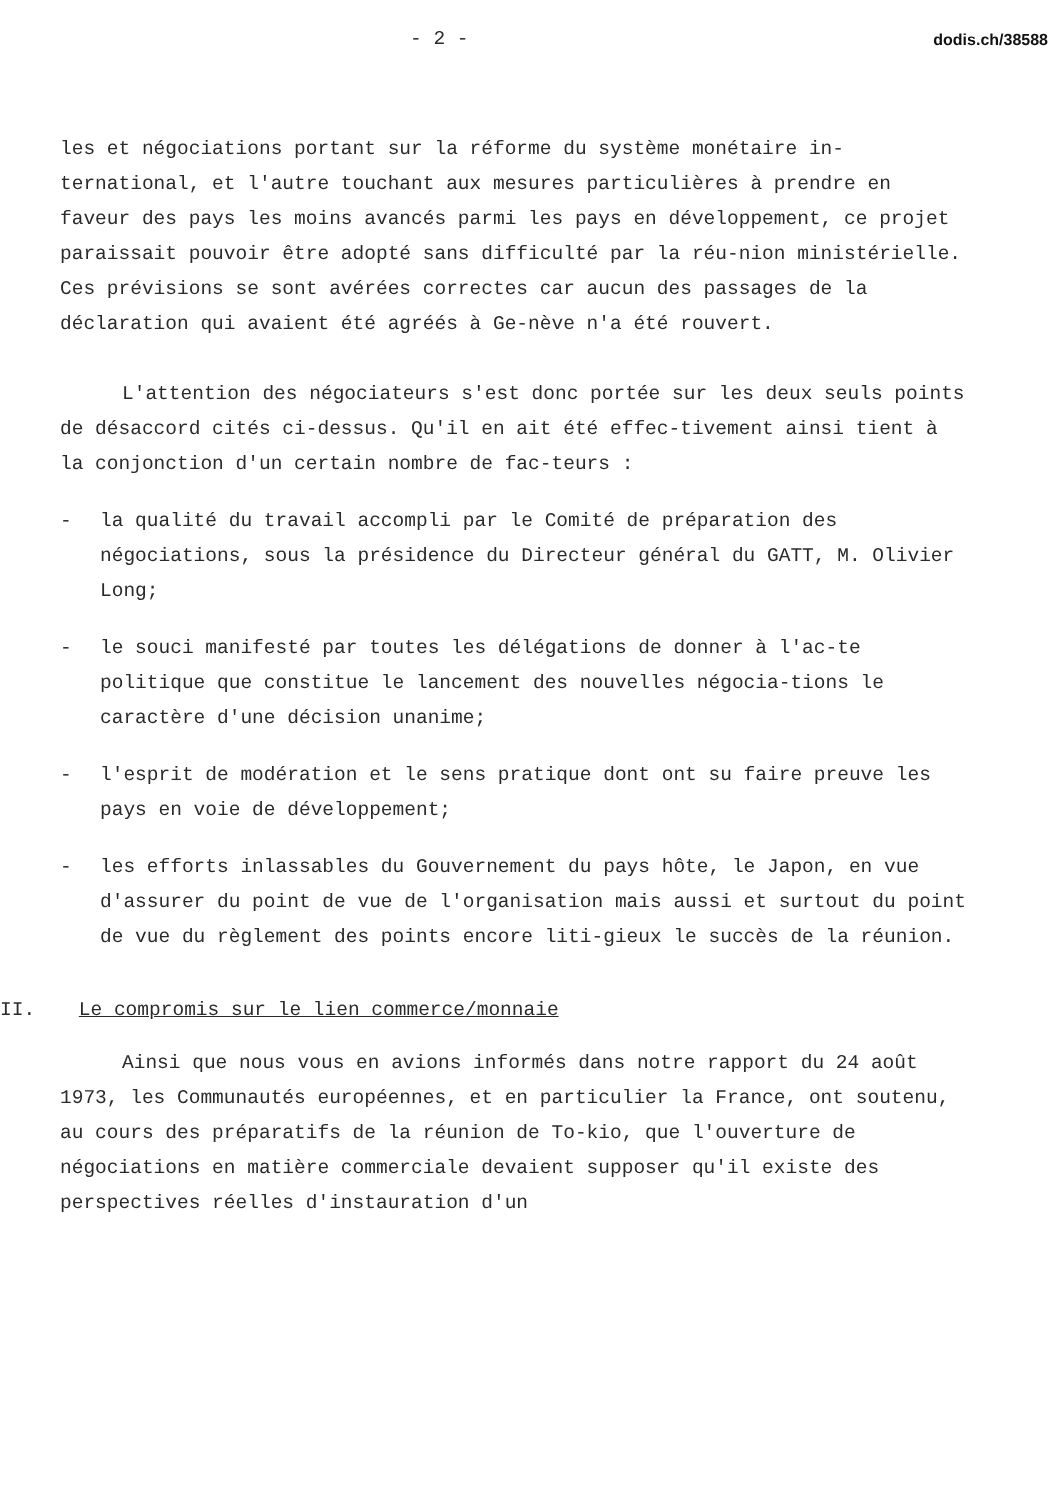- 2 - dodis.ch/38588
les et négociations portant sur la réforme du système monétaire in-ternational, et l'autre touchant aux mesures particulières à prendre en faveur des pays les moins avancés parmi les pays en développement, ce projet paraissait pouvoir être adopté sans difficulté par la réu-nion ministérielle. Ces prévisions se sont avérées correctes car aucun des passages de la déclaration qui avaient été agréés à Ge-nève n'a été rouvert.
L'attention des négociateurs s'est donc portée sur les deux seuls points de désaccord cités ci-dessus. Qu'il en ait été effec-tivement ainsi tient à la conjonction d'un certain nombre de fac-teurs :
- la qualité du travail accompli par le Comité de préparation des négociations, sous la présidence du Directeur général du GATT, M. Olivier Long;
- le souci manifesté par toutes les délégations de donner à l'ac-te politique que constitue le lancement des nouvelles négocia-tions le caractère d'une décision unanime;
- l'esprit de modération et le sens pratique dont ont su faire preuve les pays en voie de développement;
- les efforts inlassables du Gouvernement du pays hôte, le Japon, en vue d'assurer du point de vue de l'organisation mais aussi et surtout du point de vue du règlement des points encore liti-gieux le succès de la réunion.
II. Le compromis sur le lien commerce/monnaie
Ainsi que nous vous en avions informés dans notre rapport du 24 août 1973, les Communautés européennes, et en particulier la France, ont soutenu, au cours des préparatifs de la réunion de To-kio, que l'ouverture de négociations en matière commerciale devaient supposer qu'il existe des perspectives réelles d'instauration d'un